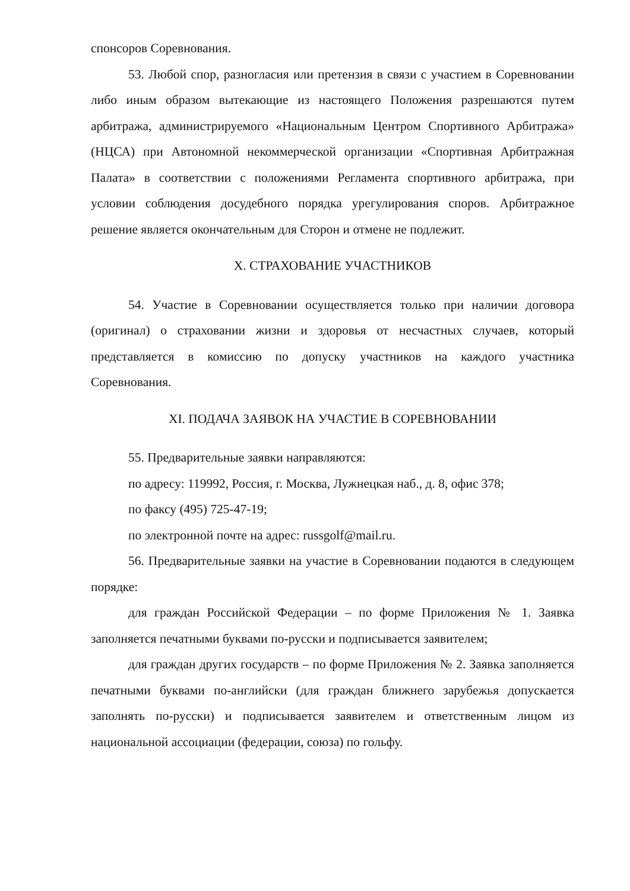спонсоров Соревнования.
53. Любой спор, разногласия или претензия в связи с участием в Соревновании либо иным образом вытекающие из настоящего Положения разрешаются путем арбитража, администрируемого «Национальным Центром Спортивного Арбитража» (НЦСА) при Автономной некоммерческой организации «Спортивная Арбитражная Палата» в соответствии с положениями Регламента спортивного арбитража, при условии соблюдения досудебного порядка урегулирования споров. Арбитражное решение является окончательным для Сторон и отмене не подлежит.
X. СТРАХОВАНИЕ УЧАСТНИКОВ
54. Участие в Соревновании осуществляется только при наличии договора (оригинал) о страховании жизни и здоровья от несчастных случаев, который представляется в комиссию по допуску участников на каждого участника Соревнования.
XI. ПОДАЧА ЗАЯВОК НА УЧАСТИЕ В СОРЕВНОВАНИИ
55. Предварительные заявки направляются:
по адресу: 119992, Россия, г. Москва, Лужнецкая наб., д. 8, офис 378;
по факсу (495) 725-47-19;
по электронной почте на адрес: russgolf@mail.ru.
56. Предварительные заявки на участие в Соревновании подаются в следующем порядке:
для граждан Российской Федерации – по форме Приложения № 1. Заявка заполняется печатными буквами по-русски и подписывается заявителем;
для граждан других государств – по форме Приложения № 2. Заявка заполняется печатными буквами по-английски (для граждан ближнего зарубежья допускается заполнять по-русски) и подписывается заявителем и ответственным лицом из национальной ассоциации (федерации, союза) по гольфу.